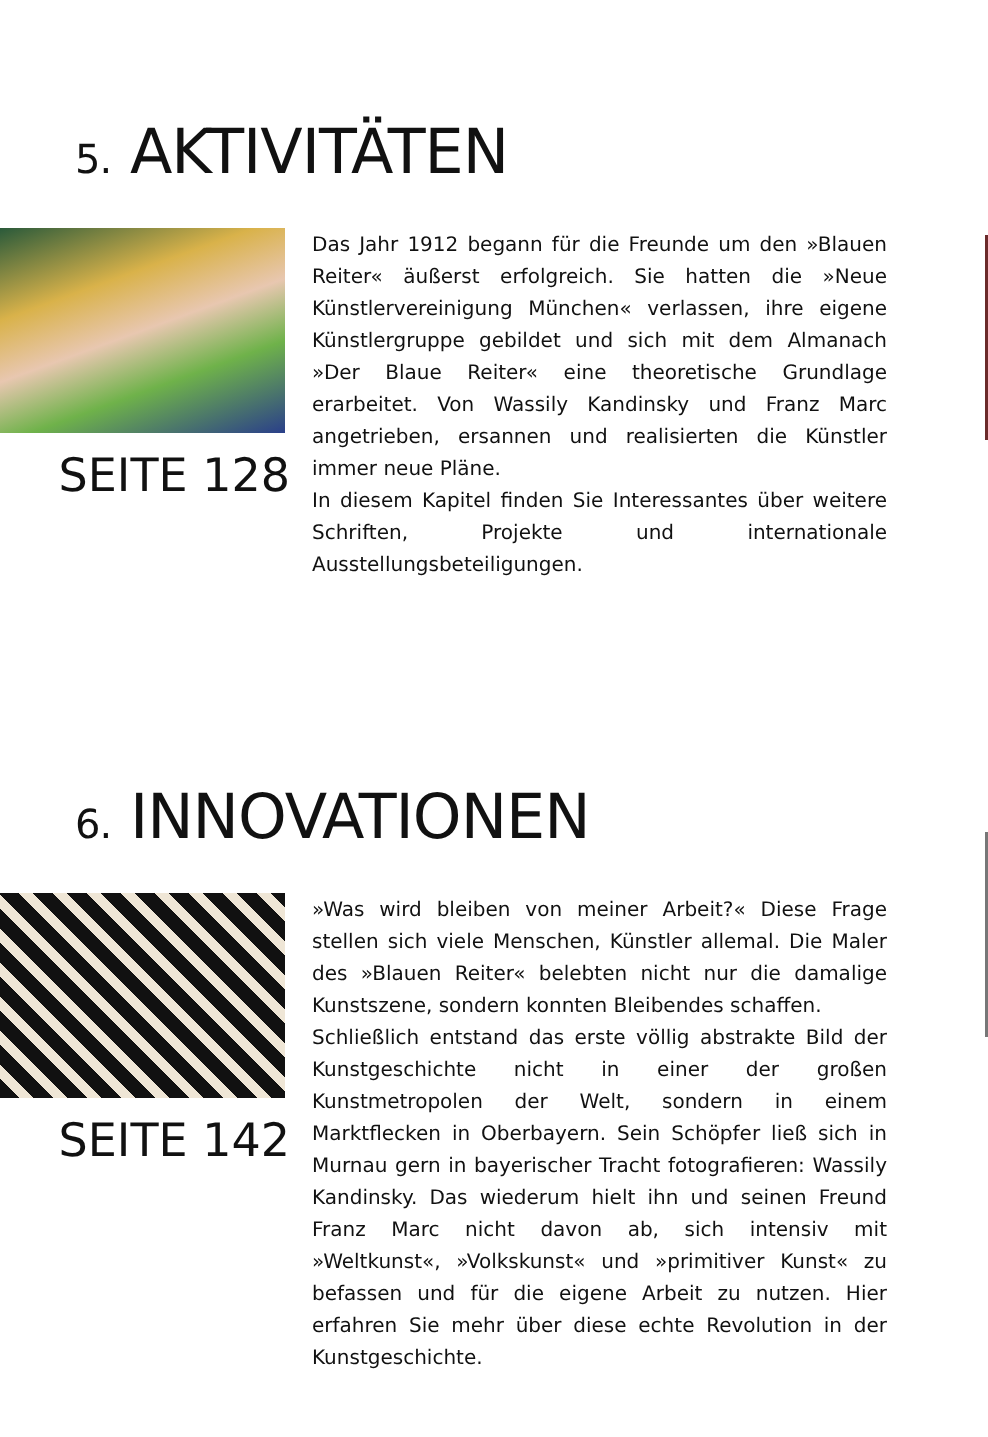5. AKTIVITÄTEN
SEITE 128
Das Jahr 1912 begann für die Freunde um den »Blauen Reiter« äußerst erfolgreich. Sie hatten die »Neue Künstlervereinigung München« verlassen, ihre eigene Künstlergruppe gebildet und sich mit dem Almanach »Der Blaue Reiter« eine theoretische Grundlage erarbeitet. Von Wassily Kandinsky und Franz Marc angetrieben, ersannen und realisierten die Künstler immer neue Pläne.
In diesem Kapitel finden Sie Interessantes über weitere Schriften, Projekte und internationale Ausstellungsbeteiligungen.
6. INNOVATIONEN
SEITE 142
»Was wird bleiben von meiner Arbeit?« Diese Frage stellen sich viele Menschen, Künstler allemal. Die Maler des »Blauen Reiter« belebten nicht nur die damalige Kunstszene, sondern konnten Bleibendes schaffen.
Schließlich entstand das erste völlig abstrakte Bild der Kunstgeschichte nicht in einer der großen Kunstmetropolen der Welt, sondern in einem Marktflecken in Oberbayern. Sein Schöpfer ließ sich in Murnau gern in bayerischer Tracht fotografieren: Wassily Kandinsky. Das wiederum hielt ihn und seinen Freund Franz Marc nicht davon ab, sich intensiv mit »Weltkunst«, »Volkskunst« und »primitiver Kunst« zu befassen und für die eigene Arbeit zu nutzen. Hier erfahren Sie mehr über diese echte Revolution in der Kunstgeschichte.